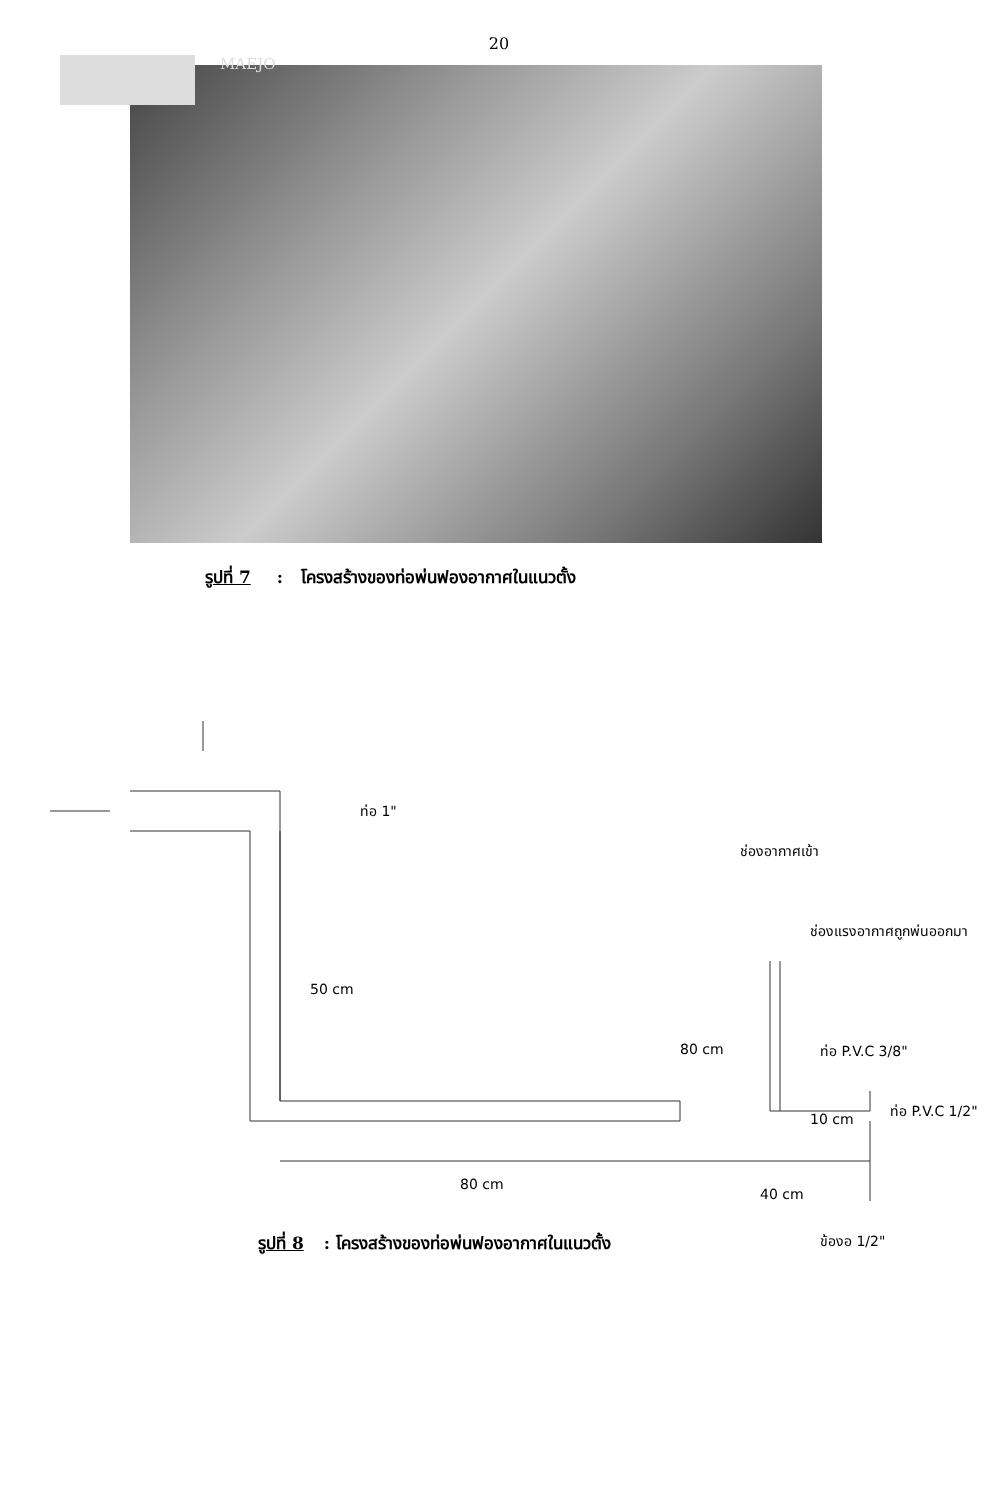MAEJO
20
รูปที่ 7 : โครงสร้างของท่อพ่นฟองอากาศในแนวตั้ง
ท่อ 1"
ช่องอากาศเข้า
ช่องแรงอากาศถูกพ่นออกมา
50 cm
80 cm ท่อ P.V.C 3/8"
ท่อ P.V.C 1/2"
10 cm
80 cm
40 cm
ข้องอ 1/2"
รูปที่ 8 : โครงสร้างของท่อพ่นฟองอากาศในแนวตั้ง